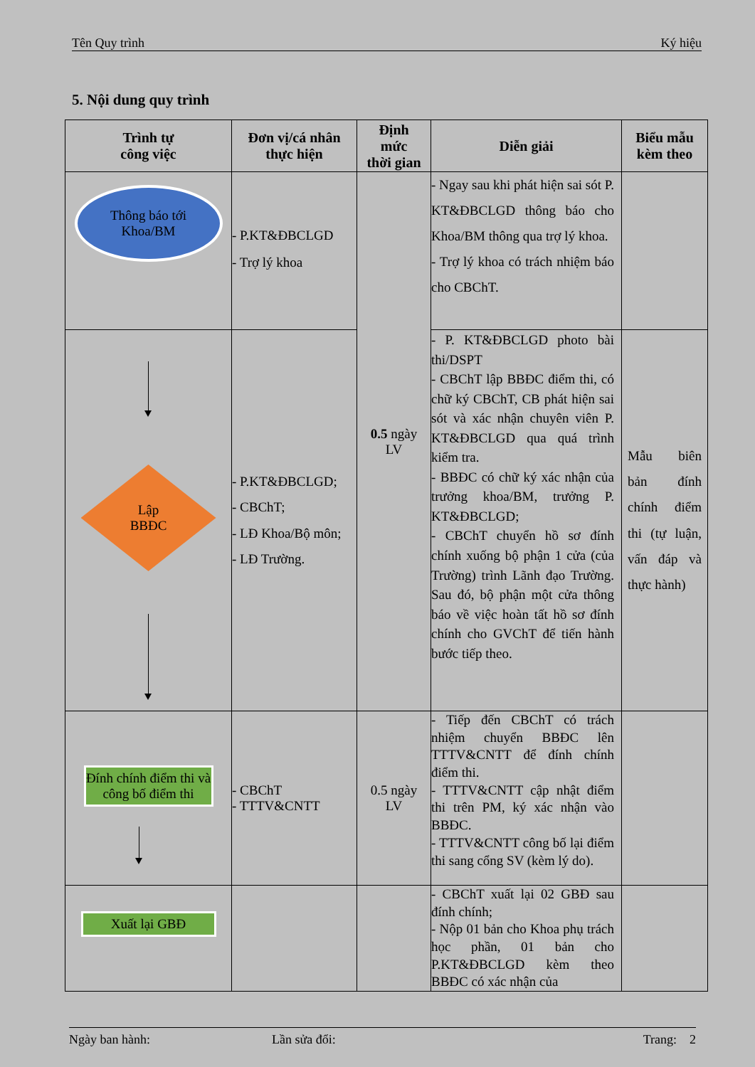Tên Quy trình Ký hiệu
5. Nội dung quy trình
| Trình tự công việc | Đơn vị/cá nhân thực hiện | Định mức thời gian | Diễn giải | Biểu mẫu kèm theo |
| --- | --- | --- | --- | --- |
| Thông báo tới Khoa/BM | - P.KT&ĐBCLGD - Trợ lý khoa | 0.5 ngày LV | - Ngay sau khi phát hiện sai sót P. KT&ĐBCLGD thông báo cho Khoa/BM thông qua trợ lý khoa. - Trợ lý khoa có trách nhiệm báo cho CBChT. | |
| Lập BBĐC | - P.KT&ĐBCLGD; - CBChT; - LĐ Khoa/Bộ môn; - LĐ Trường. | | - P. KT&ĐBCLGD photo bài thi/DSPT - CBChT lập BBĐC điểm thi, có chữ ký CBChT, CB phát hiện sai sót và xác nhận chuyên viên P. KT&ĐBCLGD qua quá trình kiểm tra. - BBĐC có chữ ký xác nhận của trưởng khoa/BM, trưởng P. KT&ĐBCLGD; - CBChT chuyển hồ sơ đính chính xuống bộ phận 1 cửa (của Trường) trình Lãnh đạo Trường. Sau đó, bộ phận một cửa thông báo về việc hoàn tất hồ sơ đính chính cho GVChT để tiến hành bước tiếp theo. | Mẫu biên bản đính chính điểm thi (tự luận, vấn đáp và thực hành) |
| Đính chính điểm thi và công bố điểm thi | - CBChT - TTTV&CNTT | 0.5 ngày LV | - Tiếp đến CBChT có trách nhiệm chuyển BBĐC lên TTTV&CNTT để đính chính điểm thi. - TTTV&CNTT cập nhật điểm thi trên PM, ký xác nhận vào BBĐC. - TTTV&CNTT công bố lại điểm thi sang cổng SV (kèm lý do). | |
| Xuất lại GBĐ | | | - CBChT xuất lại 02 GBĐ sau đính chính; - Nộp 01 bản cho Khoa phụ trách học phần, 01 bản cho P.KT&ĐBCLGD kèm theo BBĐC có xác nhận của | |
Ngày ban hành: Lần sửa đổi: Trang: 2